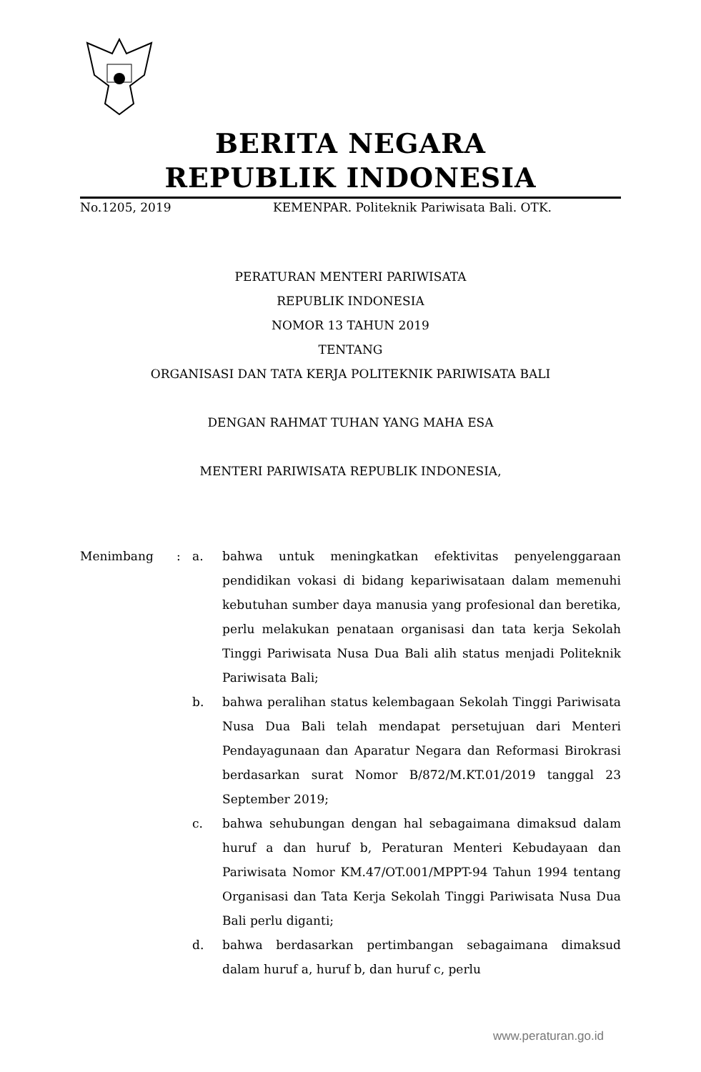BERITA NEGARA
REPUBLIK INDONESIA
No.1205, 2019 KEMENPAR. Politeknik Pariwisata Bali. OTK.
PERATURAN MENTERI PARIWISATA
REPUBLIK INDONESIA
NOMOR 13 TAHUN 2019
TENTANG
ORGANISASI DAN TATA KERJA POLITEKNIK PARIWISATA BALI
DENGAN RAHMAT TUHAN YANG MAHA ESA
MENTERI PARIWISATA REPUBLIK INDONESIA,
Menimbang: a. bahwa untuk meningkatkan efektivitas penyelenggaraan pendidikan vokasi di bidang kepariwisataan dalam memenuhi kebutuhan sumber daya manusia yang profesional dan beretika, perlu melakukan penataan organisasi dan tata kerja Sekolah Tinggi Pariwisata Nusa Dua Bali alih status menjadi Politeknik Pariwisata Bali;
b. bahwa peralihan status kelembagaan Sekolah Tinggi Pariwisata Nusa Dua Bali telah mendapat persetujuan dari Menteri Pendayagunaan dan Aparatur Negara dan Reformasi Birokrasi berdasarkan surat Nomor B/872/M.KT.01/2019 tanggal 23 September 2019;
c. bahwa sehubungan dengan hal sebagaimana dimaksud dalam huruf a dan huruf b, Peraturan Menteri Kebudayaan dan Pariwisata Nomor KM.47/OT.001/MPPT-94 Tahun 1994 tentang Organisasi dan Tata Kerja Sekolah Tinggi Pariwisata Nusa Dua Bali perlu diganti;
d. bahwa berdasarkan pertimbangan sebagaimana dimaksud dalam huruf a, huruf b, dan huruf c, perlu
www.peraturan.go.id